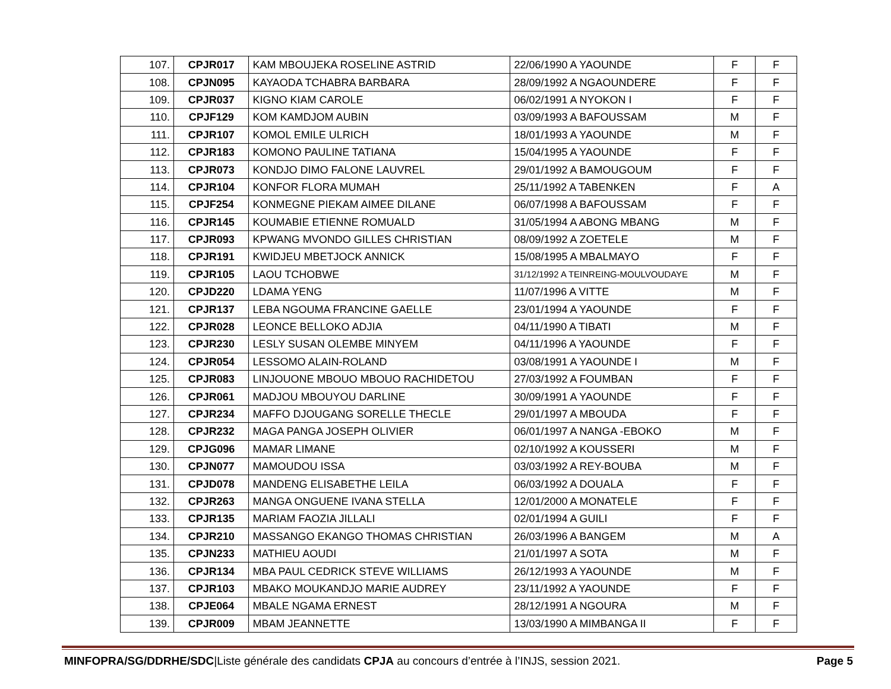| 107. | CPJR017 | KAM MBOUJEKA ROSELINE ASTRID | 22/06/1990 A YAOUNDE | F | F |
| 108. | CPJN095 | KAYAODA TCHABRA BARBARA | 28/09/1992 A NGAOUNDERE | F | F |
| 109. | CPJR037 | KIGNO KIAM CAROLE | 06/02/1991 A NYOKON I | F | F |
| 110. | CPJF129 | KOM KAMDJOM AUBIN | 03/09/1993 A BAFOUSSAM | M | F |
| 111. | CPJR107 | KOMOL EMILE ULRICH | 18/01/1993 A YAOUNDE | M | F |
| 112. | CPJR183 | KOMONO PAULINE TATIANA | 15/04/1995 A YAOUNDE | F | F |
| 113. | CPJR073 | KONDJO DIMO FALONE LAUVREL | 29/01/1992 A BAMOUGOUM | F | F |
| 114. | CPJR104 | KONFOR FLORA MUMAH | 25/11/1992 A TABENKEN | F | A |
| 115. | CPJF254 | KONMEGNE PIEKAM AIMEE DILANE | 06/07/1998 A BAFOUSSAM | F | F |
| 116. | CPJR145 | KOUMABIE ETIENNE ROMUALD | 31/05/1994 A ABONG MBANG | M | F |
| 117. | CPJR093 | KPWANG MVONDO GILLES CHRISTIAN | 08/09/1992 A ZOETELE | M | F |
| 118. | CPJR191 | KWIDJEU MBETJOCK ANNICK | 15/08/1995 A MBALMAYO | F | F |
| 119. | CPJR105 | LAOU TCHOBWE | 31/12/1992 A TEINREING-MOULVOUDAYE | M | F |
| 120. | CPJD220 | LDAMA YENG | 11/07/1996 A VITTE | M | F |
| 121. | CPJR137 | LEBA NGOUMA FRANCINE GAELLE | 23/01/1994 A YAOUNDE | F | F |
| 122. | CPJR028 | LEONCE BELLOKO ADJIA | 04/11/1990 A TIBATI | M | F |
| 123. | CPJR230 | LESLY SUSAN OLEMBE MINYEM | 04/11/1996 A YAOUNDE | F | F |
| 124. | CPJR054 | LESSOMO ALAIN-ROLAND | 03/08/1991 A YAOUNDE I | M | F |
| 125. | CPJR083 | LINJOUONE MBOUO MBOUO RACHIDETOU | 27/03/1992 A FOUMBAN | F | F |
| 126. | CPJR061 | MADJOU MBOUYOU DARLINE | 30/09/1991 A YAOUNDE | F | F |
| 127. | CPJR234 | MAFFO DJOUGANG SORELLE THECLE | 29/01/1997 A MBOUDA | F | F |
| 128. | CPJR232 | MAGA PANGA JOSEPH OLIVIER | 06/01/1997 A NANGA -EBOKO | M | F |
| 129. | CPJG096 | MAMAR LIMANE | 02/10/1992 A KOUSSERI | M | F |
| 130. | CPJN077 | MAMOUDOU ISSA | 03/03/1992 A REY-BOUBA | M | F |
| 131. | CPJD078 | MANDENG ELISABETHE LEILA | 06/03/1992 A DOUALA | F | F |
| 132. | CPJR263 | MANGA ONGUENE IVANA STELLA | 12/01/2000 A MONATELE | F | F |
| 133. | CPJR135 | MARIAM FAOZIA JILLALI | 02/01/1994 A GUILI | F | F |
| 134. | CPJR210 | MASSANGO EKANGO THOMAS CHRISTIAN | 26/03/1996 A BANGEM | M | A |
| 135. | CPJN233 | MATHIEU AOUDI | 21/01/1997 A SOTA | M | F |
| 136. | CPJR134 | MBA PAUL CEDRICK STEVE WILLIAMS | 26/12/1993 A YAOUNDE | M | F |
| 137. | CPJR103 | MBAKO MOUKANDJO MARIE AUDREY | 23/11/1992 A YAOUNDE | F | F |
| 138. | CPJE064 | MBALE NGAMA ERNEST | 28/12/1991 A NGOURA | M | F |
| 139. | CPJR009 | MBAM JEANNETTE | 13/03/1990 A MIMBANGA II | F | F |
MINFOPRA/SG/DDRHE/SDC|Liste générale des candidats CPJA au concours d’entrée à l’INJS, session 2021. Page 5